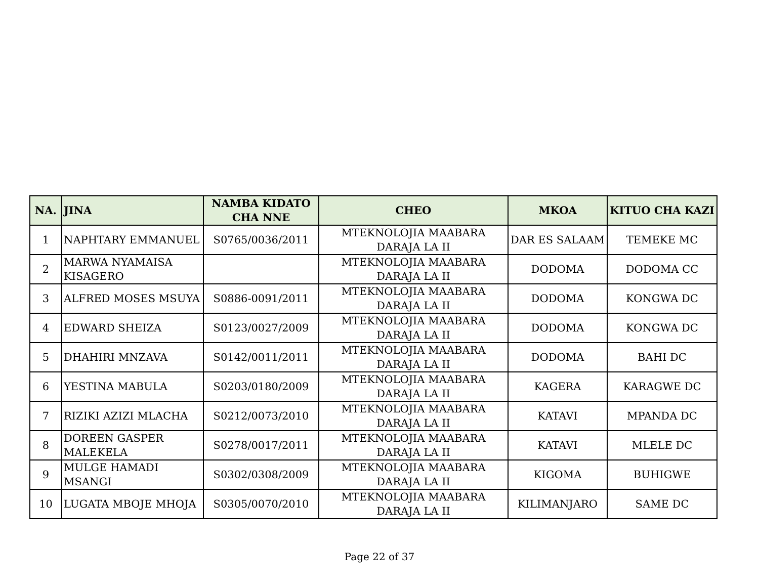| NA. | JINA | NAMBA KIDATO CHA NNE | CHEO | MKOA | KITUO CHA KAZI |
| --- | --- | --- | --- | --- | --- |
| 1 | NAPHTARY EMMANUEL | S0765/0036/2011 | MTEKNOLOJIA MAABARA DARAJA LA II | DAR ES SALAAM | TEMEKE MC |
| 2 | MARWA NYAMAISA KISAGERO | | MTEKNOLOJIA MAABARA DARAJA LA II | DODOMA | DODOMA CC |
| 3 | ALFRED MOSES MSUYA | S0886-0091/2011 | MTEKNOLOJIA MAABARA DARAJA LA II | DODOMA | KONGWA DC |
| 4 | EDWARD SHEIZA | S0123/0027/2009 | MTEKNOLOJIA MAABARA DARAJA LA II | DODOMA | KONGWA DC |
| 5 | DHAHIRI MNZAVA | S0142/0011/2011 | MTEKNOLOJIA MAABARA DARAJA LA II | DODOMA | BAHI DC |
| 6 | YESTINA MABULA | S0203/0180/2009 | MTEKNOLOJIA MAABARA DARAJA LA II | KAGERA | KARAGWE DC |
| 7 | RIZIKI AZIZI MLACHA | S0212/0073/2010 | MTEKNOLOJIA MAABARA DARAJA LA II | KATAVI | MPANDA DC |
| 8 | DOREEN GASPER MALEKELA | S0278/0017/2011 | MTEKNOLOJIA MAABARA DARAJA LA II | KATAVI | MLELE DC |
| 9 | MULGE HAMADI MSANGI | S0302/0308/2009 | MTEKNOLOJIA MAABARA DARAJA LA II | KIGOMA | BUHIGWE |
| 10 | LUGATA MBOJE MHOJA | S0305/0070/2010 | MTEKNOLOJIA MAABARA DARAJA LA II | KILIMANJARO | SAME DC |
Page 22 of 37